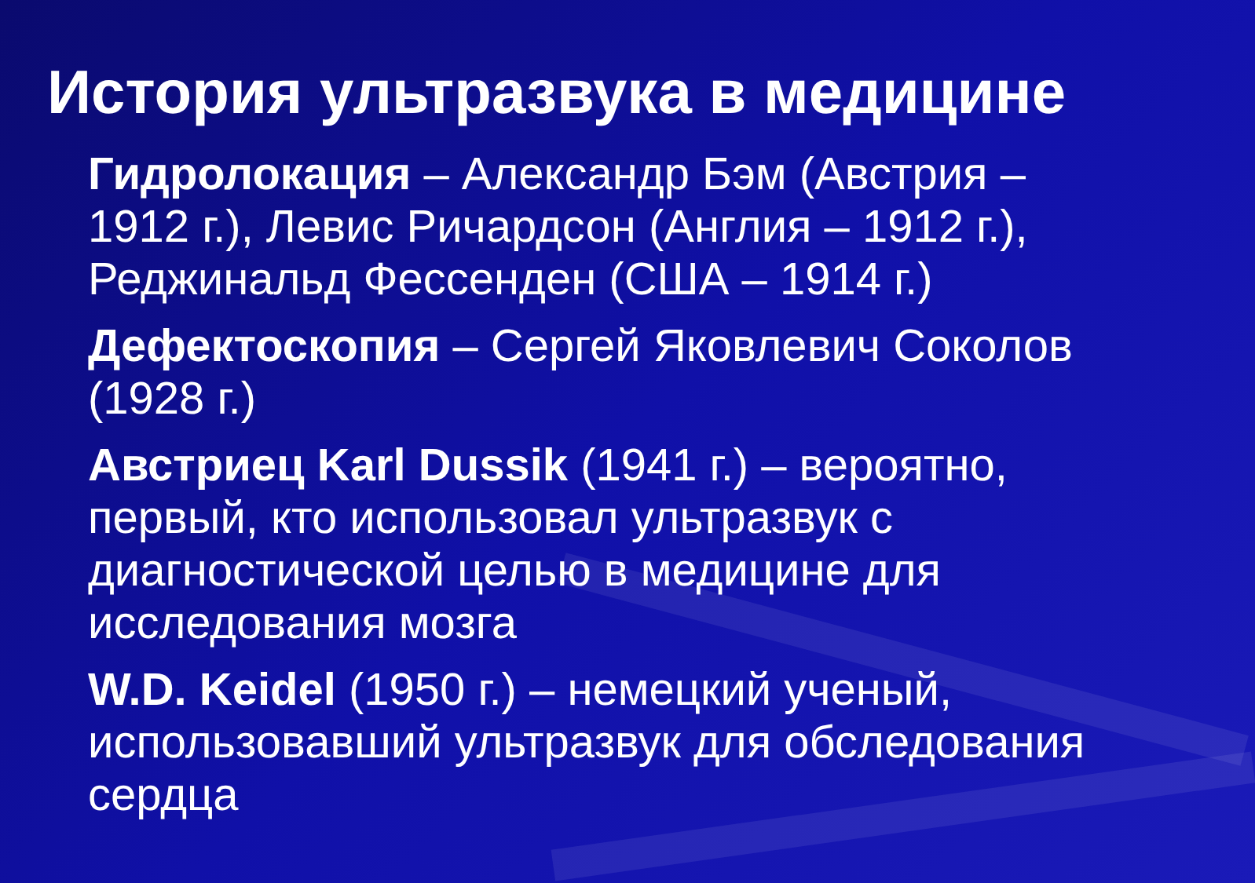История ультразвука в медицине
Гидролокация – Александр Бэм (Австрия – 1912 г.), Левис Ричардсон (Англия – 1912 г.), Реджинальд Фессенден (США – 1914 г.)
Дефектоскопия – Сергей Яковлевич Соколов (1928 г.)
Австриец Karl Dussik (1941 г.) – вероятно, первый, кто использовал ультразвук с диагностической целью в медицине для исследования мозга
W.D. Keidel (1950 г.) – немецкий ученый, использовавший ультразвук для обследования сердца